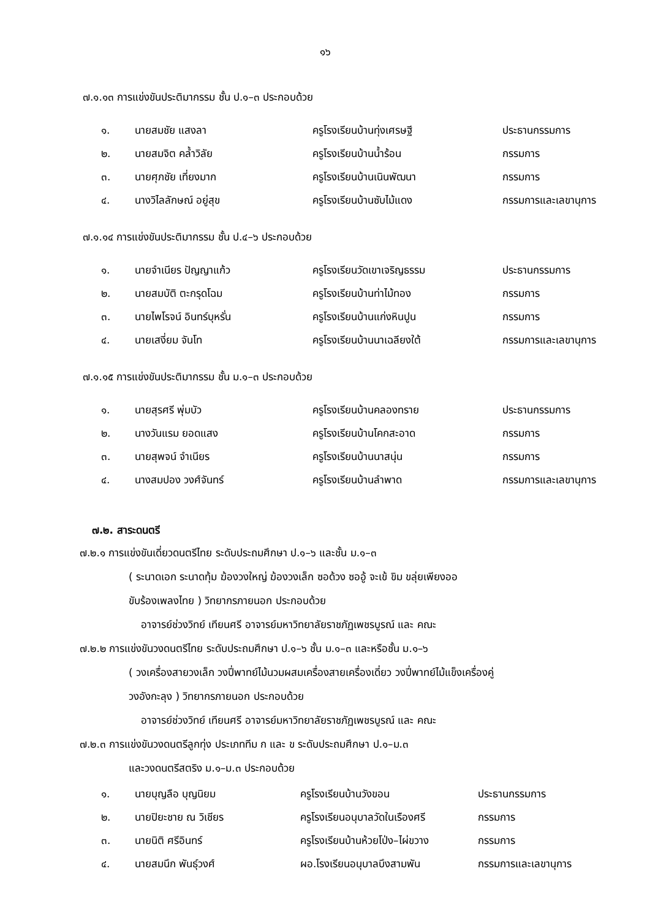๑๖
๗.๑.๑๓ การแข่งขันประติมากรรม ชั้น ป.๑–๓ ประกอบด้วย
| ๑. | นายสมชัย แสงลา | ครูโรงเรียนบ้านทุ่งเศรษฐี | ประธานกรรมการ |
| ๒. | นายสมจิต คล้ำวิลัย | ครูโรงเรียนบ้านน้ำร้อน | กรรมการ |
| ๓. | นายศุภชัย เที่ยงมาก | ครูโรงเรียนบ้านเนินพัฒนา | กรรมการ |
| ๔. | นางวิไลลักษณ์ อยู่สุข | ครูโรงเรียนบ้านซับไม้แดง | กรรมการและเลขานุการ |
๗.๑.๑๔ การแข่งขันประติมากรรม ชั้น ป.๔–๖ ประกอบด้วย
| ๑. | นายจำเนียร ปัญญาแก้ว | ครูโรงเรียนวัดเขาเจริญธรรม | ประธานกรรมการ |
| ๒. | นายสมบัติ ตะกรุดโฉม | ครูโรงเรียนบ้านท่าไม้ทอง | กรรมการ |
| ๓. | นายไพโรจน์ อินทร์บุหรั่น | ครูโรงเรียนบ้านแก่งหินปูน | กรรมการ |
| ๔. | นายเสงี่ยม จันโท | ครูโรงเรียนบ้านนาเฉลียงใต้ | กรรมการและเลขานุการ |
๗.๑.๑๕ การแข่งขันประติมากรรม ชั้น ม.๑–๓ ประกอบด้วย
| ๑. | นายสุรศรี พุ่มบัว | ครูโรงเรียนบ้านคลองทราย | ประธานกรรมการ |
| ๒. | นางวันแรม ยอดแสง | ครูโรงเรียนบ้านโคกสะอาด | กรรมการ |
| ๓. | นายสุพจน์ จำเนียร | ครูโรงเรียนบ้านนาสนุ่น | กรรมการ |
| ๔. | นางสมปอง วงศ์จันทร์ | ครูโรงเรียนบ้านลำพาด | กรรมการและเลขานุการ |
๗.๒. สาระดนตรี
๗.๒.๑ การแข่งขันเดี่ยวดนตรีไทย ระดับประถมศึกษา ป.๑–๖ และชั้น ม.๑–๓
( ระนาดเอก ระนาดทุ้ม ฆ้องวงใหญ่ ฆ้องวงเล็ก ซอด้วง ซออู้ จะเข้ ขิม ขลุ่ยเพียงออ
ขับร้องเพลงไทย ) วิทยากรภายนอก ประกอบด้วย
อาจารย์ช่วงวิทย์ เทียนศรี อาจารย์มหาวิทยาลัยราชภัฏเพชรบูรณ์ และ คณะ
๗.๒.๒ การแข่งขันวงดนตรีไทย ระดับประถมศึกษา ป.๑–๖ ชั้น ม.๑–๓ และหรือชั้น ม.๑–๖
( วงเครื่องสายวงเล็ก วงปี่พาทย์ไม้นวมผสมเครื่องสายเครื่องเดี่ยว วงปี่พาทย์ไม้แข็งเครื่องคู่
วงอังกะลุง ) วิทยากรภายนอก ประกอบด้วย
อาจารย์ช่วงวิทย์ เทียนศรี อาจารย์มหาวิทยาลัยราชภัฏเพชรบูรณ์ และ คณะ
๗.๒.๓ การแข่งขันวงดนตรีลูกทุ่ง ประเภททีม ก และ ข ระดับประถมศึกษา ป.๑–ม.๓
และวงดนตรีสตริง ม.๑–ม.๓ ประกอบด้วย
| ๑. | นายบุญลือ บุญนิยม | ครูโรงเรียนบ้านวังขอน | ประธานกรรมการ |
| ๒. | นายปิยะชาย ณ วิเชียร | ครูโรงเรียนอนุบาลวัดในเรืองศรี | กรรมการ |
| ๓. | นายนิติ ศรีอินทร์ | ครูโรงเรียนบ้านห้วยโป่ง–ไผ่ขวาง | กรรมการ |
| ๔. | นายสมนึก พันธุ์วงศ์ | ผอ.โรงเรียนอนุบาลบึงสามพัน | กรรมการและเลขานุการ |